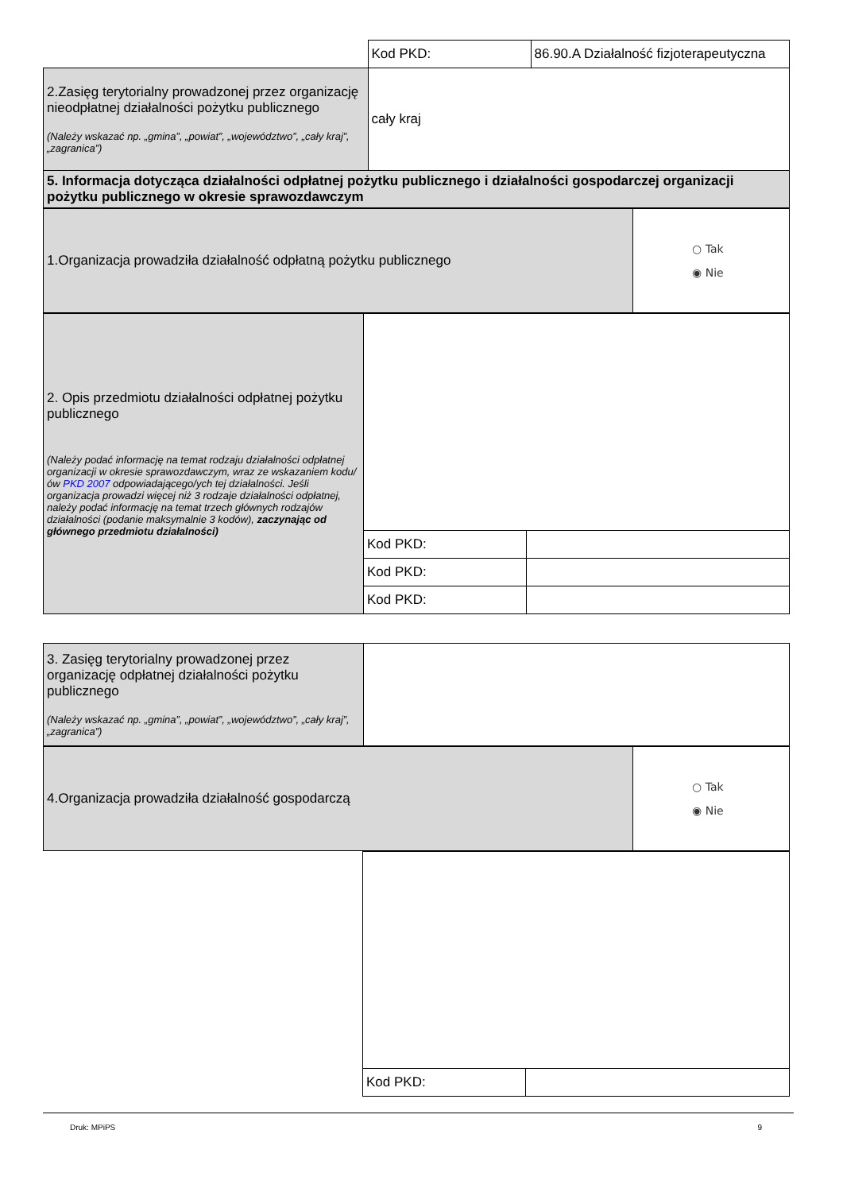| | Kod PKD: | 86.90.A Działalność fizjoterapeutyczna |
| 2.Zasięg terytorialny prowadzonej przez organizację nieodpłatnej działalności pożytku publicznego (Należy wskazać np. „gmina”, „powiat”, „województwo”, „cały kraj”, „zagranica”) | cały kraj | |
| 5. Informacja dotycząca działalności odpłatnej pożytku publicznego i działalności gospodarczej organizacji pożytku publicznego w okresie sprawozdawczym | | |
| 1.Organizacja prowadziła działalność odpłatną pożytku publicznego | ○ Tak ◉ Nie |
| 2. Opis przedmiotu działalności odpłatnej pożytku publicznego (Należy podać informację na temat rodzaju działalności odpłatnej organizacji w okresie sprawozdawczym, wraz ze wskazaniem kodu/ów PKD 2007 odpowiadającego/ych tej działalności. Jeśli organizacja prowadzi więcej niż 3 rodzaje działalności odpłatnej, należy podać informację na temat trzech głównych rodzajów działalności (podanie maksymalnie 3 kodów), zaczynając od głównego przedmiotu działalności) | | |
| | Kod PKD: | |
| | Kod PKD: | |
| | Kod PKD: | |
| 3. Zasięg terytorialny prowadzonej przez organizację odpłatnej działalności pożytku publicznego (Należy wskazać np. „gmina”, „powiat”, „województwo”, „cały kraj”, „zagranica”) | |
| 4.Organizacja prowadziła działalność gospodarczą | ○ Tak ◉ Nie |
| | Kod PKD: | |
Druk: MPiPS 9